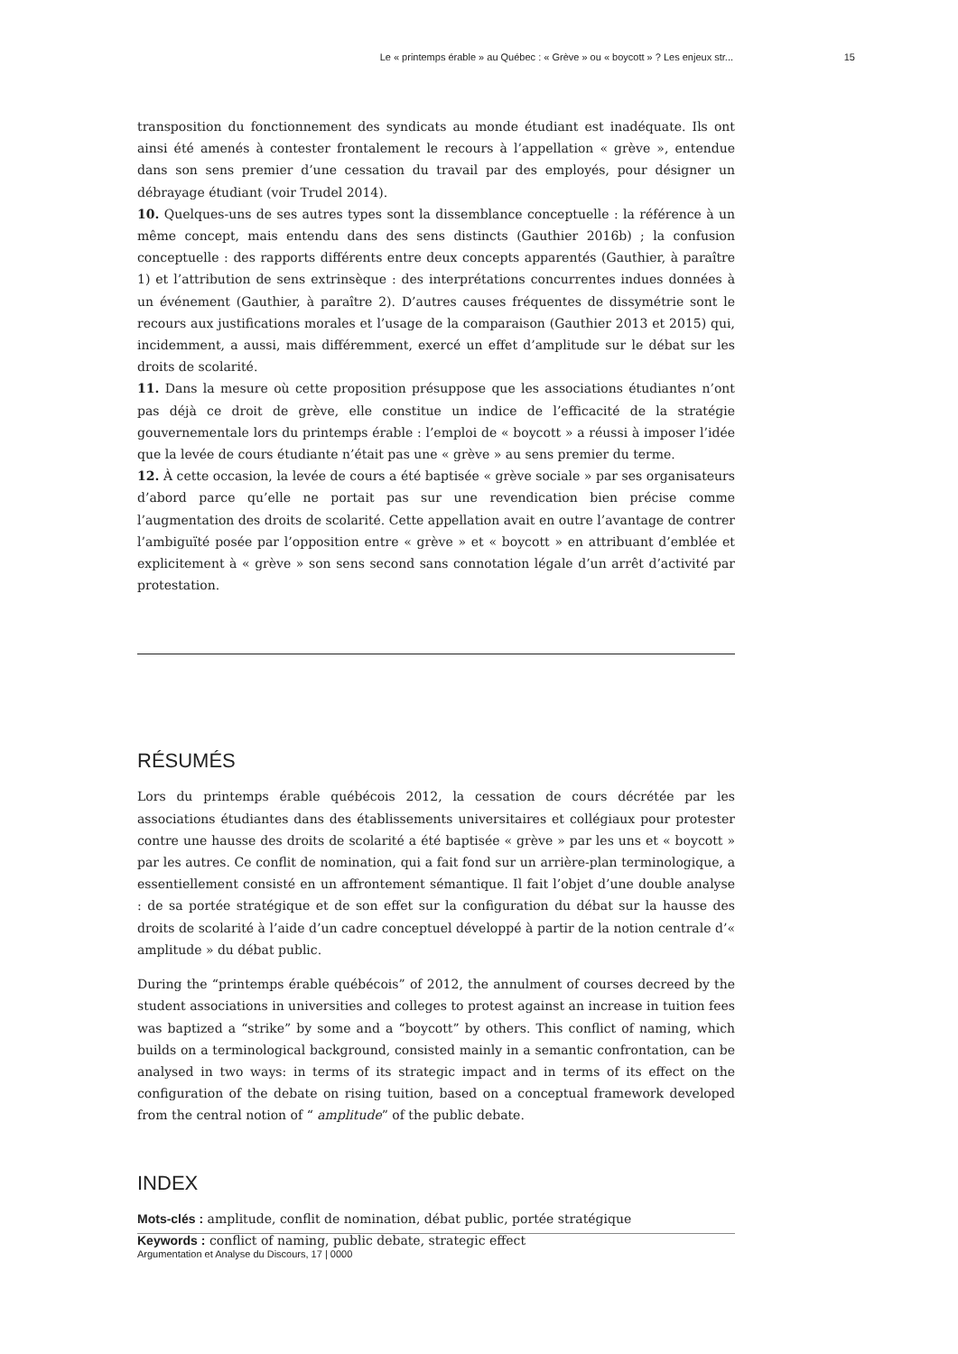Le « printemps érable » au Québec : « Grève » ou « boycott » ? Les enjeux str... 15
transposition du fonctionnement des syndicats au monde étudiant est inadéquate. Ils ont ainsi été amenés à contester frontalement le recours à l’appellation « grève », entendue dans son sens premier d’une cessation du travail par des employés, pour désigner un débrayage étudiant (voir Trudel 2014).
10. Quelques-uns de ses autres types sont la dissemblance conceptuelle : la référence à un même concept, mais entendu dans des sens distincts (Gauthier 2016b) ; la confusion conceptuelle : des rapports différents entre deux concepts apparentés (Gauthier, à paraître 1) et l’attribution de sens extrinsèque : des interprétations concurrentes indues données à un événement (Gauthier, à paraître 2). D’autres causes fréquentes de dissymétrie sont le recours aux justifications morales et l’usage de la comparaison (Gauthier 2013 et 2015) qui, incidemment, a aussi, mais différemment, exercé un effet d’amplitude sur le débat sur les droits de scolarité.
11. Dans la mesure où cette proposition présuppose que les associations étudiantes n’ont pas déjà ce droit de grève, elle constitue un indice de l’efficacité de la stratégie gouvernementale lors du printemps érable : l’emploi de « boycott » a réussi à imposer l’idée que la levée de cours étudiante n’était pas une « grève » au sens premier du terme.
12. À cette occasion, la levée de cours a été baptisée « grève sociale » par ses organisateurs d’abord parce qu’elle ne portait pas sur une revendication bien précise comme l’augmentation des droits de scolarité. Cette appellation avait en outre l’avantage de contrer l’ambiguïté posée par l’opposition entre « grève » et « boycott » en attribuant d’emblée et explicitement à « grève » son sens second sans connotation légale d’un arrêt d’activité par protestation.
RÉSUMÉS
Lors du printemps érable québécois 2012, la cessation de cours décrétée par les associations étudiantes dans des établissements universitaires et collégiaux pour protester contre une hausse des droits de scolarité a été baptisée « grève » par les uns et « boycott » par les autres. Ce conflit de nomination, qui a fait fond sur un arrière-plan terminologique, a essentiellement consisté en un affrontement sémantique. Il fait l’objet d’une double analyse : de sa portée stratégique et de son effet sur la configuration du débat sur la hausse des droits de scolarité à l’aide d’un cadre conceptuel développé à partir de la notion centrale d’« amplitude » du débat public.
During the “printemps érable québécois” of 2012, the annulment of courses decreed by the student associations in universities and colleges to protest against an increase in tuition fees was baptized a “strike” by some and a “boycott” by others. This conflict of naming, which builds on a terminological background, consisted mainly in a semantic confrontation, can be analysed in two ways: in terms of its strategic impact and in terms of its effect on the configuration of the debate on rising tuition, based on a conceptual framework developed from the central notion of “ amplitude” of the public debate.
INDEX
Mots-clés : amplitude, conflit de nomination, débat public, portée stratégique
Keywords : conflict of naming, public debate, strategic effect
Argumentation et Analyse du Discours, 17 | 0000